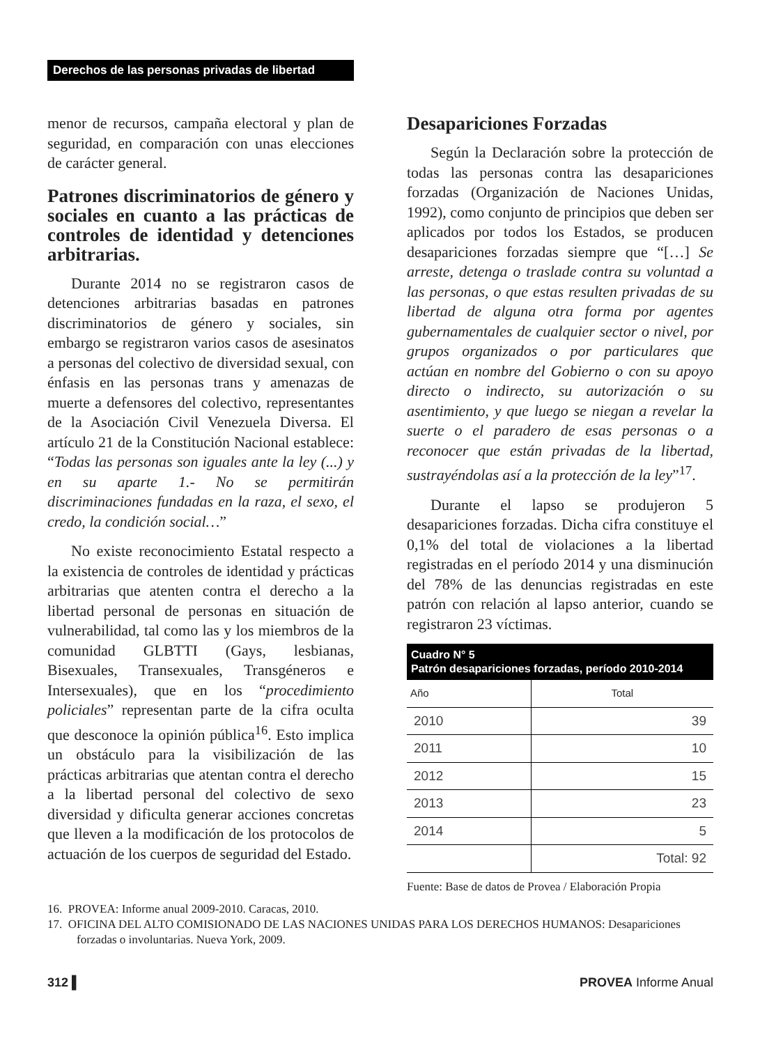Derechos de las personas privadas de libertad
menor de recursos, campaña electoral y plan de seguridad, en comparación con unas elecciones de carácter general.
Patrones discriminatorios de género y sociales en cuanto a las prácticas de controles de identidad y detenciones arbitrarias.
Durante 2014 no se registraron casos de detenciones arbitrarias basadas en patrones discriminatorios de género y sociales, sin embargo se registraron varios casos de asesinatos a personas del colectivo de diversidad sexual, con énfasis en las personas trans y amenazas de muerte a defensores del colectivo, representantes de la Asociación Civil Venezuela Diversa. El artículo 21 de la Constitución Nacional establece: “Todas las personas son iguales ante la ley (...) y en su aparte 1.- No se permitirán discriminaciones fundadas en la raza, el sexo, el credo, la condición social…”
No existe reconocimiento Estatal respecto a la existencia de controles de identidad y prácticas arbitrarias que atenten contra el derecho a la libertad personal de personas en situación de vulnerabilidad, tal como las y los miembros de la comunidad GLBTTI (Gays, lesbianas, Bisexuales, Transexuales, Transgéneros e Intersexuales), que en los “procedimiento policiales” representan parte de la cifra oculta que desconoce la opinión pública<sup>16</sup>. Esto implica un obstáculo para la visibilización de las prácticas arbitrarias que atentan contra el derecho a la libertad personal del colectivo de sexo diversidad y dificulta generar acciones concretas que lleven a la modificación de los protocolos de actuación de los cuerpos de seguridad del Estado.
Desapariciones Forzadas
Según la Declaración sobre la protección de todas las personas contra las desapariciones forzadas (Organización de Naciones Unidas, 1992), como conjunto de principios que deben ser aplicados por todos los Estados, se producen desapariciones forzadas siempre que “[…] Se arreste, detenga o traslade contra su voluntad a las personas, o que estas resulten privadas de su libertad de alguna otra forma por agentes gubernamentales de cualquier sector o nivel, por grupos organizados o por particulares que actúan en nombre del Gobierno o con su apoyo directo o indirecto, su autorización o su asentimiento, y que luego se niegan a revelar la suerte o el paradero de esas personas o a reconocer que están privadas de la libertad, sustrayéndolas así a la protección de la ley”<sup>17</sup>.
Durante el lapso se produjeron 5 desapariciones forzadas. Dicha cifra constituye el 0,1% del total de violaciones a la libertad registradas en el período 2014 y una disminución del 78% de las denuncias registradas en este patrón con relación al lapso anterior, cuando se registraron 23 víctimas.
| Cuadro N° 5 Patrón desapariciones forzadas, período 2010-2014 | |
| --- | --- |
| Año | Total |
| 2010 | 39 |
| 2011 | 10 |
| 2012 | 15 |
| 2013 | 23 |
| 2014 | 5 |
| | Total: 92 |
Fuente: Base de datos de Provea / Elaboración Propia
16. PROVEA: Informe anual 2009-2010. Caracas, 2010.
17. OFICINA DEL ALTO COMISIONADO DE LAS NACIONES UNIDAS PARA LOS DERECHOS HUMANOS: Desapariciones forzadas o involuntarias. Nueva York, 2009.
312 ▌ PROVEA Informe Anual